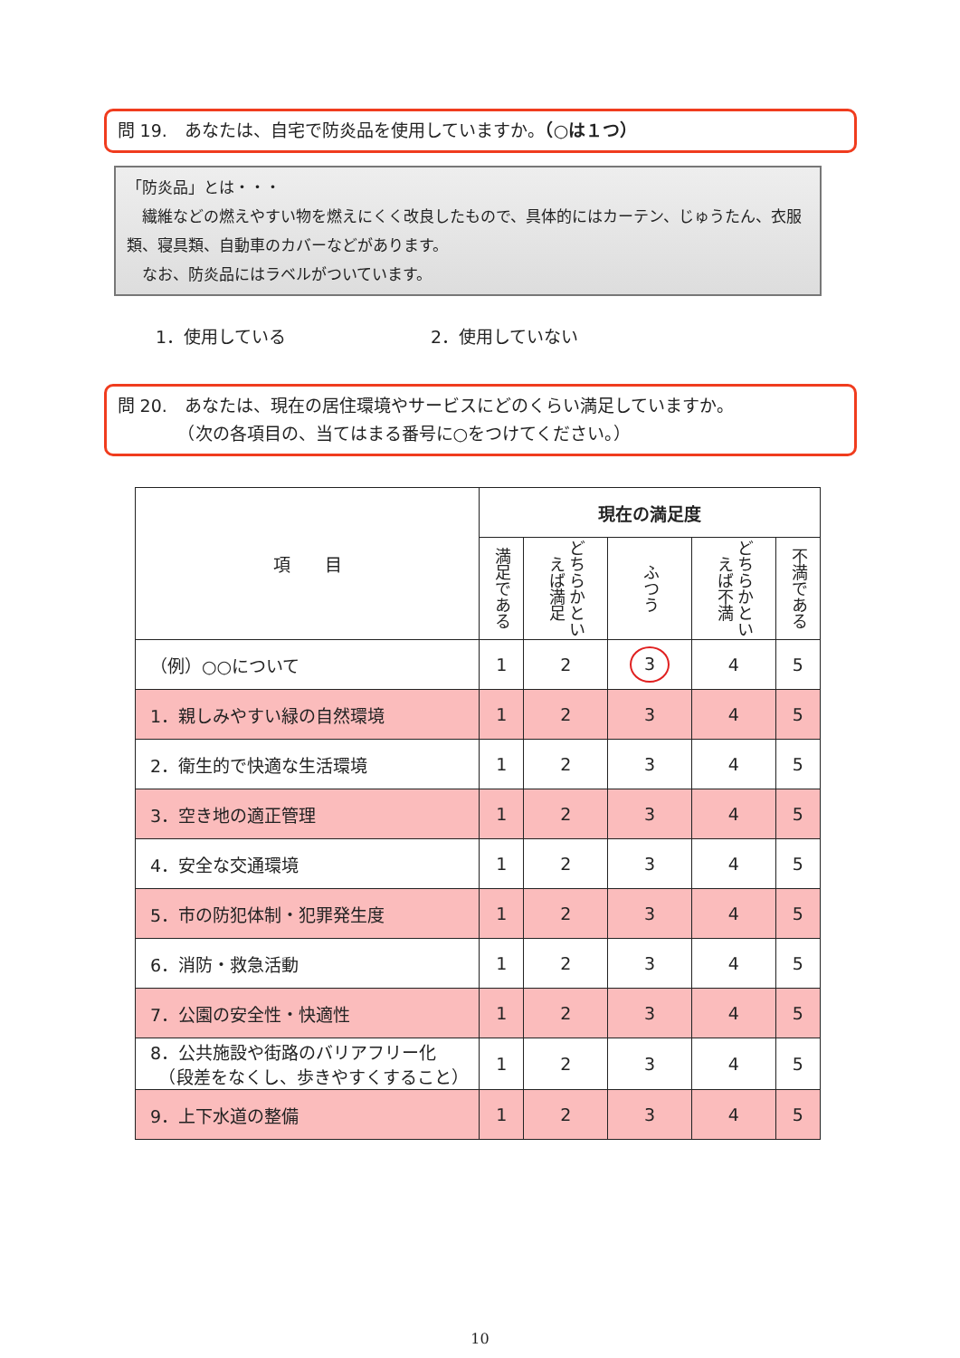問 19.　あなたは、自宅で防炎品を使用していますか。（○は１つ）
「防炎品」とは・・・
　繊維などの燃えやすい物を燃えにくく改良したもので、具体的にはカーテン、じゅうたん、衣服類、寝具類、自動車のカバーなどがあります。
　なお、防炎品にはラベルがついています。
1．使用している 2．使用していない
問 20.　あなたは、現在の居住環境やサービスにどのくらい満足していますか。
　　　　（次の各項目の、当てはまる番号に○をつけてください。）
| 項 目 | 現在の満足度 | | | | |
| --- | --- | --- | --- | --- | --- |
| | 満足である | どちらかといえば満足 | ふつう | どちらかといえば不満 | 不満である |
| （例）○○について | 1 | 2 | 3 | 4 | 5 |
| 1．親しみやすい緑の自然環境 | 1 | 2 | 3 | 4 | 5 |
| 2．衛生的で快適な生活環境 | 1 | 2 | 3 | 4 | 5 |
| 3．空き地の適正管理 | 1 | 2 | 3 | 4 | 5 |
| 4．安全な交通環境 | 1 | 2 | 3 | 4 | 5 |
| 5．市の防犯体制・犯罪発生度 | 1 | 2 | 3 | 4 | 5 |
| 6．消防・救急活動 | 1 | 2 | 3 | 4 | 5 |
| 7．公園の安全性・快適性 | 1 | 2 | 3 | 4 | 5 |
| 8．公共施設や街路のバリアフリー化 （段差をなくし、歩きやすくすること） | 1 | 2 | 3 | 4 | 5 |
| 9．上下水道の整備 | 1 | 2 | 3 | 4 | 5 |
10